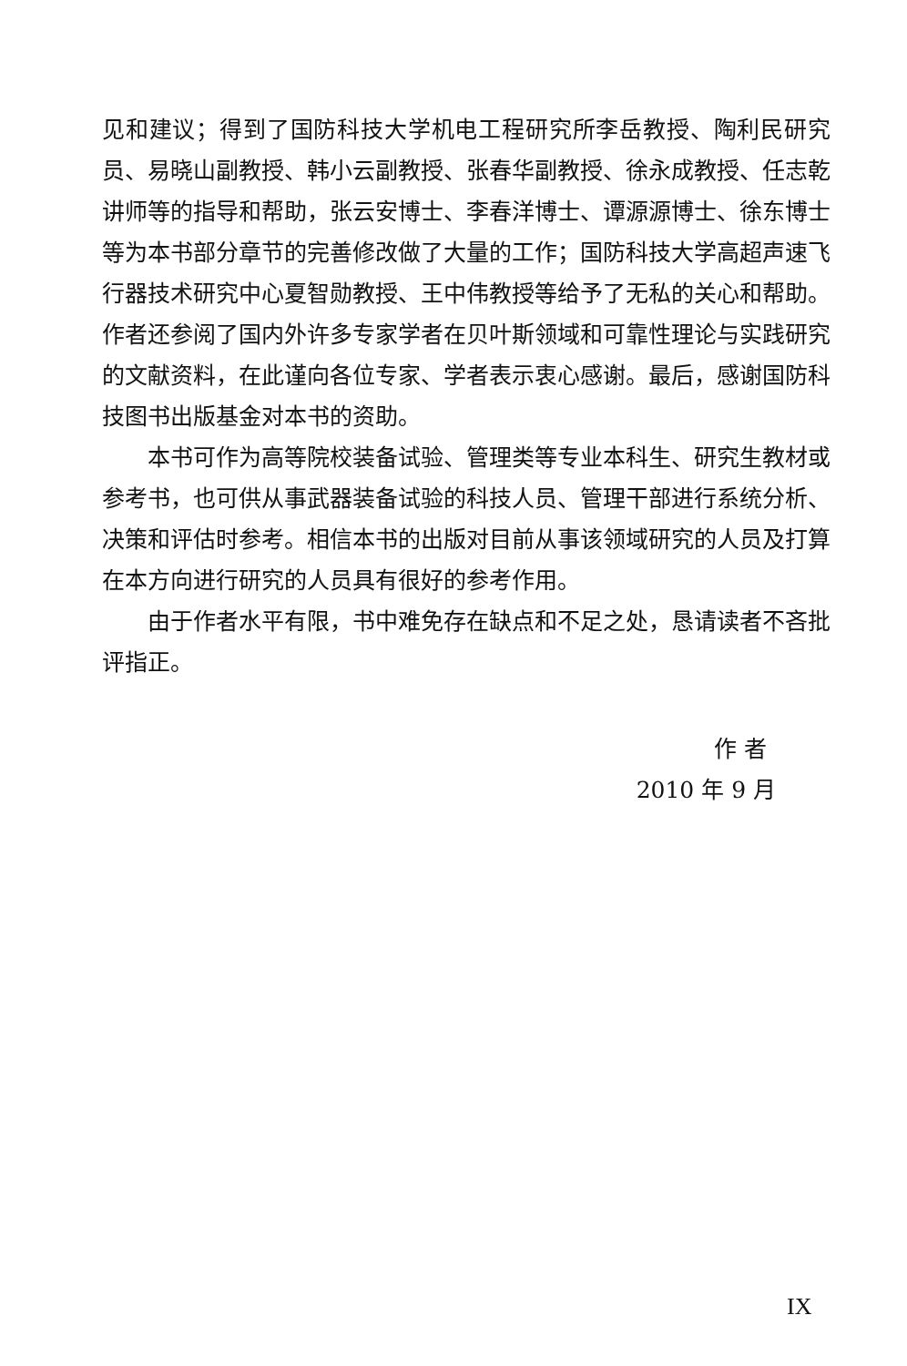见和建议；得到了国防科技大学机电工程研究所李岳教授、陶利民研究员、易晓山副教授、韩小云副教授、张春华副教授、徐永成教授、任志乾讲师等的指导和帮助，张云安博士、李春洋博士、谭源源博士、徐东博士等为本书部分章节的完善修改做了大量的工作；国防科技大学高超声速飞行器技术研究中心夏智勋教授、王中伟教授等给予了无私的关心和帮助。作者还参阅了国内外许多专家学者在贝叶斯领域和可靠性理论与实践研究的文献资料，在此谨向各位专家、学者表示衷心感谢。最后，感谢国防科技图书出版基金对本书的资助。
本书可作为高等院校装备试验、管理类等专业本科生、研究生教材或参考书，也可供从事武器装备试验的科技人员、管理干部进行系统分析、决策和评估时参考。相信本书的出版对目前从事该领域研究的人员及打算在本方向进行研究的人员具有很好的参考作用。
由于作者水平有限，书中难免存在缺点和不足之处，恳请读者不吝批评指正。
作 者
2010 年 9 月
IX